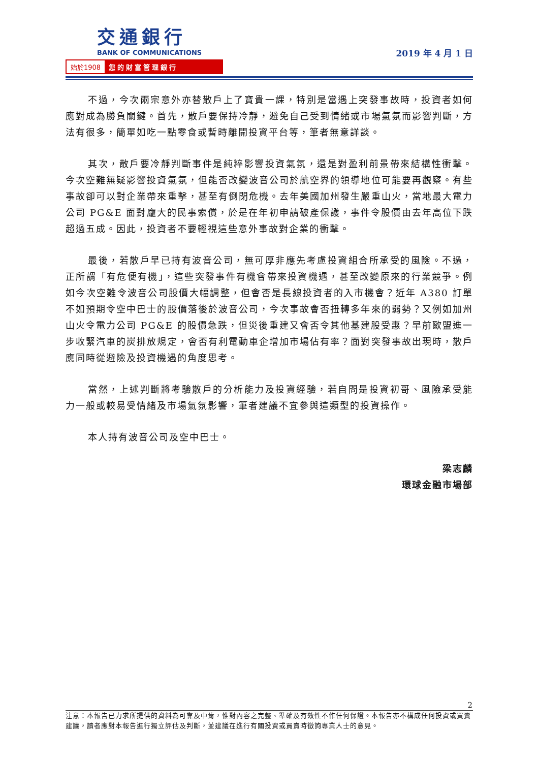交通銀行
BANK OF COMMUNICATIONS
始於1908 您的財富管理銀行
2019 年 4 月 1 日
不過，今次兩宗意外亦替散戶上了寶貴一課，特別是當遇上突發事故時，投資者如何應對成為勝負關鍵。首先，散戶要保持冷靜，避免自己受到情緒或市場氣氛而影響判斷，方法有很多，簡單如吃一點零食或暫時離開投資平台等，筆者無意詳談。
其次，散戶要冷靜判斷事件是純粹影響投資氣氛，還是對盈利前景帶來結構性衝擊。今次空難無疑影響投資氣氛，但能否改變波音公司於航空界的領導地位可能要再觀察。有些事故卻可以對企業帶來重擊，甚至有倒閉危機。去年美國加州發生嚴重山火，當地最大電力公司 PG&E 面對龐大的民事索償，於是在年初申請破產保護，事件令股價由去年高位下跌超過五成。因此，投資者不要輕視這些意外事故對企業的衝擊。
最後，若散戶早已持有波音公司，無可厚非應先考慮投資組合所承受的風險。不過，正所謂「有危便有機」，這些突發事件有機會帶來投資機遇，甚至改變原來的行業競爭。例如今次空難令波音公司股價大幅調整，但會否是長線投資者的入市機會？近年 A380 訂單不如預期令空中巴士的股價落後於波音公司，今次事故會否扭轉多年來的弱勢？又例如加州山火令電力公司 PG&E 的股價急跌，但災後重建又會否令其他基建股受惠？早前歐盟進一步收緊汽車的炭排放規定，會否有利電動車企增加市場佔有率？面對突發事故出現時，散戶應同時從避險及投資機遇的角度思考。
當然，上述判斷將考驗散戶的分析能力及投資經驗，若自問是投資初哥、風險承受能力一般或較易受情緒及市場氣氛影響，筆者建議不宜參與這類型的投資操作。
本人持有波音公司及空中巴士。
梁志麟
環球金融市場部
2
注意：本報告已力求所提供的資料為可靠及中肯，惟對內容之完整、準確及有效性不作任何保證。本報告亦不構成任何投資或買賣建議，讀者應對本報告進行獨立評估及判斷，並建議在進行有關投資或買賣時徵詢專業人士的意見。